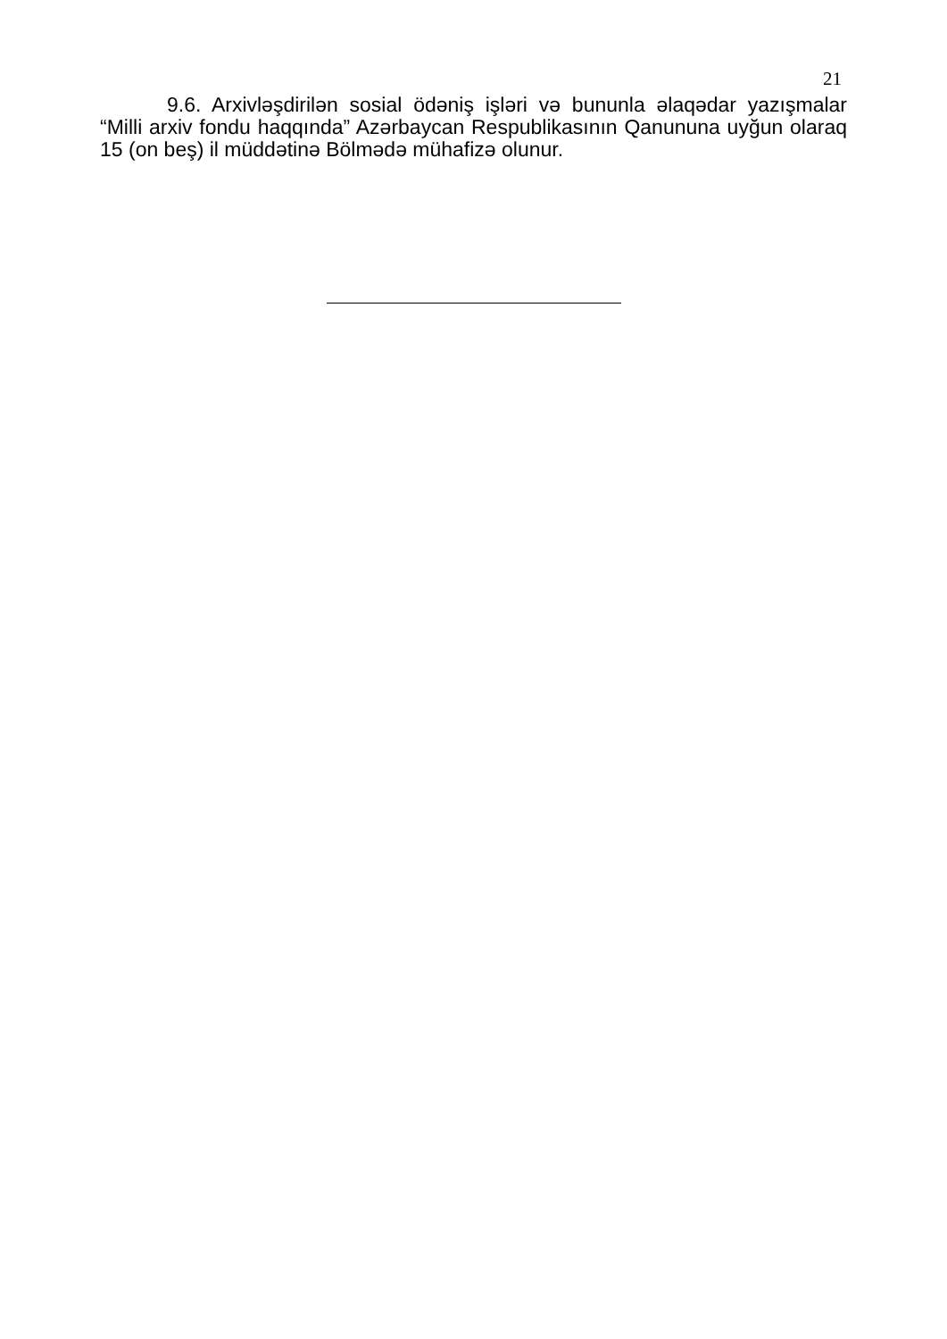21
9.6. Arxivləşdirilən sosial ödəniş işləri və bununla əlaqədar yazışmalar “Milli arxiv fondu haqqında” Azərbaycan Respublikasının Qanununa uyğun olaraq 15 (on beş) il müddətinə Bölmədə mühafizə olunur.